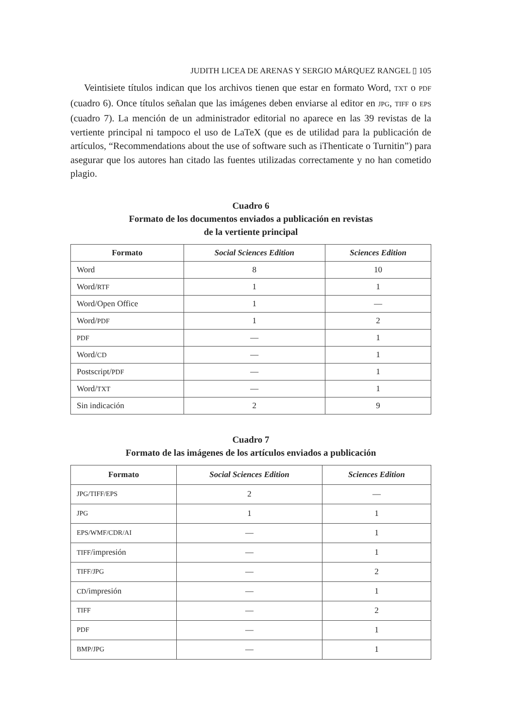JUDITH LICEA DE ARENAS Y SERGIO MÁRQUEZ RANGEL ▯ 105
Veintisiete títulos indican que los archivos tienen que estar en formato Word, TXT o PDF (cuadro 6). Once títulos señalan que las imágenes deben enviarse al editor en JPG, TIFF o EPS (cuadro 7). La mención de un administrador editorial no aparece en las 39 revistas de la vertiente principal ni tampoco el uso de LaTeX (que es de utilidad para la publicación de artículos, “Recommendations about the use of software such as iThenticate o Turnitin”) para asegurar que los autores han citado las fuentes utilizadas correctamente y no han cometido plagio.
Cuadro 6
Formato de los documentos enviados a publicación en revistas
de la vertiente principal
| Formato | Social Sciences Edition | Sciences Edition |
| --- | --- | --- |
| Word | 8 | 10 |
| Word/ RTF | 1 | 1 |
| Word/Open Office | 1 | — |
| Word/ PDF | 1 | 2 |
| PDF | — | 1 |
| Word/ CD | — | 1 |
| Postscript/ PDF | — | 1 |
| Word/ TXT | — | 1 |
| Sin indicación | 2 | 9 |
Cuadro 7
Formato de las imágenes de los artículos enviados a publicación
| Formato | Social Sciences Edition | Sciences Edition |
| --- | --- | --- |
| JPG/TIFF/EPS | 2 | — |
| JPG | 1 | 1 |
| EPS/WMF/CDR/AI | — | 1 |
| TIFF /impresión | — | 1 |
| TIFF/JPG | — | 2 |
| CD /impresión | — | 1 |
| TIFF | — | 2 |
| PDF | — | 1 |
| BMP/JPG | — | 1 |